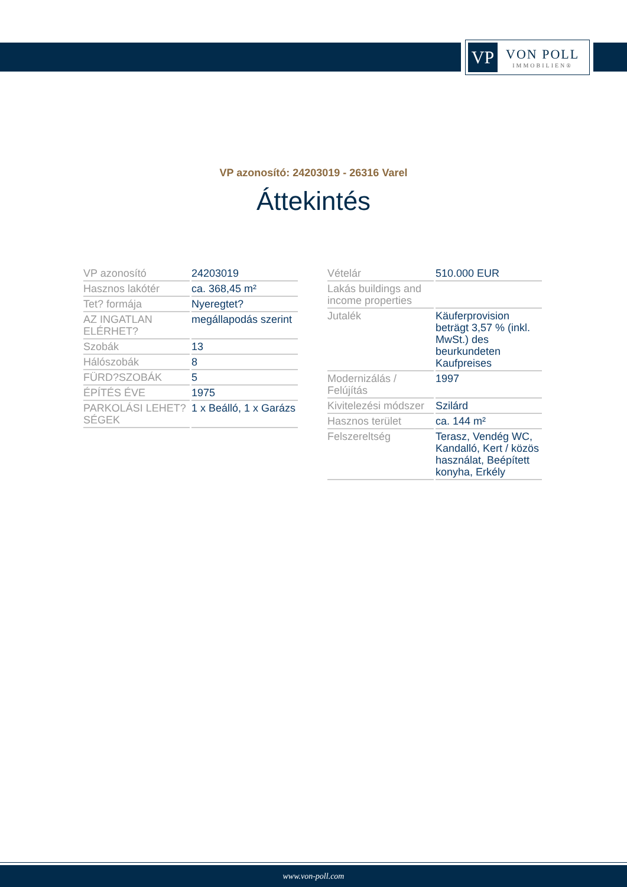VP
VON POLL
IMMOBILIEN®
VP azonosító: 24203019 - 26316 Varel
Áttekintés
| VP azonosító | 24203019 |
| Hasznos lakótér | ca. 368,45 m² |
| Tet? formája | Nyeregtet? |
| AZ INGATLAN ELÉRHET? | megállapodás szerint |
| Szobák | 13 |
| Hálószobák | 8 |
| FÜRD?SZOBÁK | 5 |
| ÉPÍTÉS ÉVE | 1975 |
| PARKOLÁSI LEHET?SÉGEK | 1 x Beálló, 1 x Garázs |
| Vételár | 510.000 EUR |
| Lakás buildings and income properties | |
| Jutalék | Käuferprovision beträgt 3,57 % (inkl. MwSt.) des beurkundeten Kaufpreises |
| Modernizálás / Felújítás | 1997 |
| Kivitelezési módszer | Szilárd |
| Hasznos terület | ca. 144 m² |
| Felszereltség | Terasz, Vendég WC, Kandalló, Kert / közös használat, Beépített konyha, Erkély |
www.von-poll.com